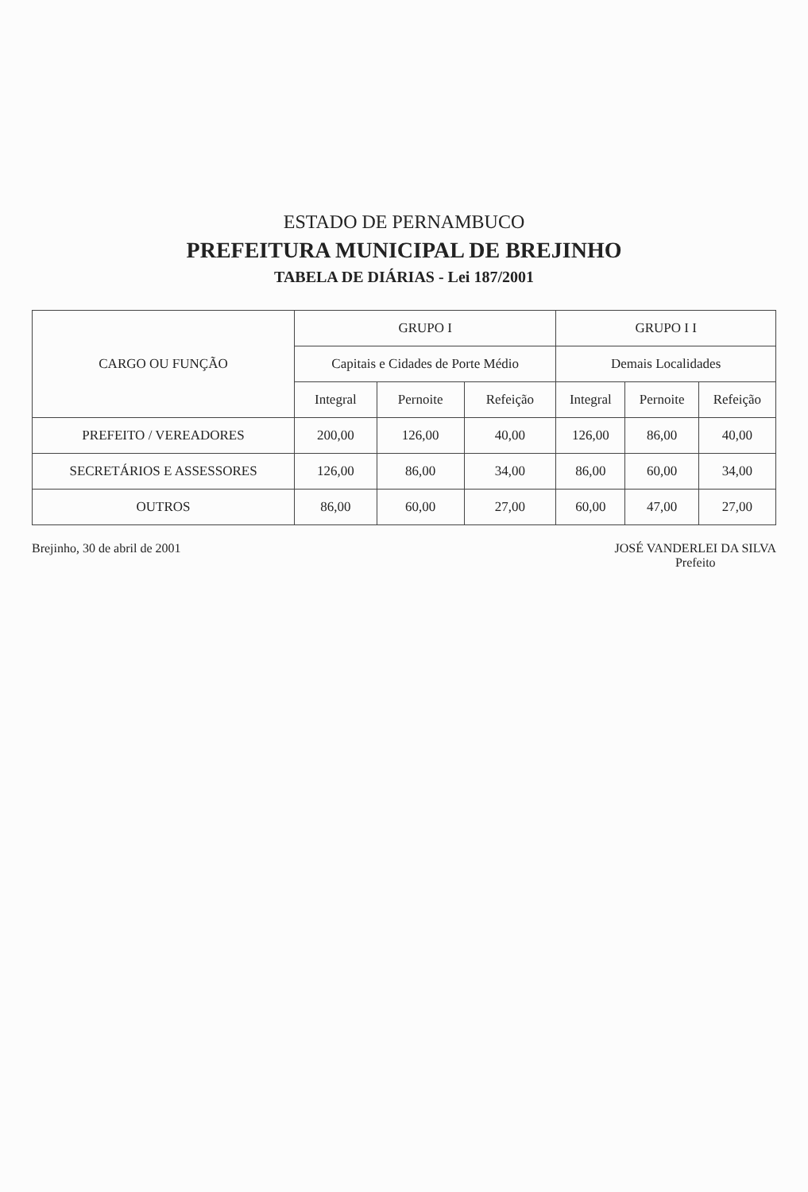ESTADO DE PERNAMBUCO
PREFEITURA MUNICIPAL DE BREJINHO
TABELA DE DIÁRIAS - Lei 187/2001
| CARGO OU FUNÇÃO | GRUPO I | | | GRUPO I I | | |
| --- | --- | --- | --- | --- | --- | --- |
| | Capitais e Cidades de Porte Médio | | | Demais Localidades | | |
| | Integral | Pernoite | Refeição | Integral | Pernoite | Refeição |
| PREFEITO / VEREADORES | 200,00 | 126,00 | 40,00 | 126,00 | 86,00 | 40,00 |
| SECRETÁRIOS E ASSESSORES | 126,00 | 86,00 | 34,00 | 86,00 | 60,00 | 34,00 |
| OUTROS | 86,00 | 60,00 | 27,00 | 60,00 | 47,00 | 27,00 |
Brejinho, 30 de abril de 2001 JOSÉ VANDERLEI DA SILVA
Prefeito